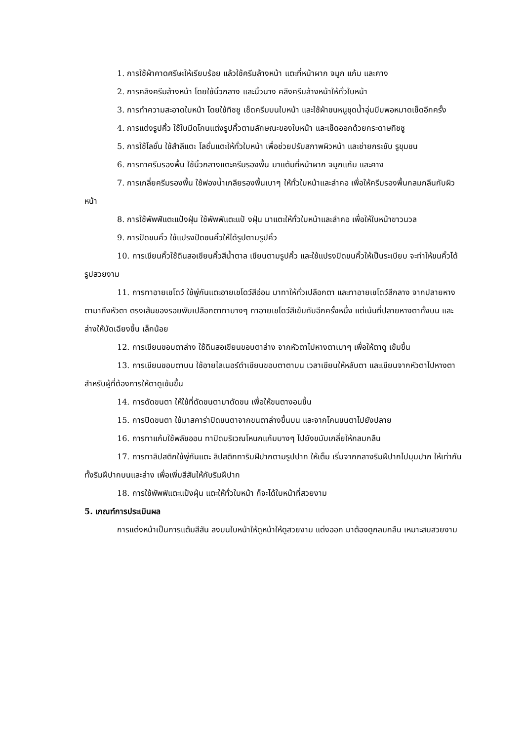1. การใช้ผ้าคาดศรีษะให้เรียบร้อย แล้วใช้ครีมล้างหน้า แตะที่หน้าผาก จมูก แก้ม และคาง
2. การคลึงครีมล้างหน้า โดยใช้นิ้วกลาง และนิ้วนาง คลึงครีมล้างหน้าให้ทั่วใบหน้า
3. การทำความสะอาดใบหน้า โดยใช้ทิชชู เช็ดครีมบนใบหน้า และใช้ผ้าขนหนูชุดน้ำอุ่นบีบพอหมาดเช็ดอีกครั้ง
4. การแต่งรูปคิ้ว ใช้ใบมีดโกนแต่งรูปคิ้วตามลักษณะของใบหน้า และเช็ดออกด้วยกระดาษทิชชู
5. การใช้โลชั่น ใช้สำลีแตะ โลชั่นแตะให้ทั่วใบหน้า เพื่อช่วยปรับสภาพผิวหน้า และช่ายกระชับ รูขุมขน
6. การทาครีมรองพื้น ใช้นิ้วกลางแตะครีมรองพื้น มาแต้มที่หน้าผาก จมูกแก้ม และคาง
7. การเกลี่ยครีมรองพื้น ใช้ฟองน้ำเกลียรองพื้นเบาๆ ให้ทั่วใบหน้าและลำคอ เพื่อให้ครีมรองพื้นกลมกลืนกับผิวหน้า
8. การใช้พัพฟ์แตะแป้งฝุ่น ใช้พัพฟ์แตะแป้ งฝุ่น มาแตะให้ทั่วใบหน้าและลำคอ เพื่อให้ใบหน้าขาวนวล
9. การปัดขนคิ้ว ใช้แปรงปัดขนคิ้วให้ได้รูปตามรูปคิ้ว
10. การเขียนคิ้วใช้ดินสอเขียนคิ้วสีน้ำตาล เขียนตามรูปคิ้ว และใช้แปรงปิดขนคิ้วให้เป็นระเบียบ จะทำให้ขนคิ้วได้รูปสวยงาม
11. การทาอายเชโดว์ ใช้พู่กันแตะอายเชโดว์สีอ่อน มาทาให้ทั่วเปลือกตา และทาอายเชโดว์สีกลาง จากปลายหางตามาถึงหัวตา ตรงเส้นของรอยพับเปลือกตาทาบางๆ ทาอายเชโดว์สีเข้มทับอีกครั้งหนึ่ง แต่เน้นที่ปลายหางตาทั้งบน และล่างให้บัดเฉียงขึ้น เล็กน้อย
12. การเขียนขอบตาล่าง ใช้ดินสอเขียนขอบตาล่าง จากหัวตาไปหางตาเบาๆ เพื่อให้ตาดู เข้มขึ้น
13. การเขียนขอบตาบน ใช้อายไลเนอร์ดำเขียนขอบตาตาบน เวลาเขียนให้หลับตา และเขียนจากหัวตาไปหางตา สำหรับผู้ที่ต้องการให้ตาดูเข้มขึ้น
14. การดัดขนตา ให้ใช้ที่ดัดขนตามาดัดขน เพื่อให้ขนตางอนขึ้น
15. การปิดขนตา ใช้มาสคาร่าปิดขนตาจากขนตาล่างขึ้นบน และจากโคนขนตาไปยังปลาย
16. การทาแก้มใช้พลัชออน ทาปิดบริเวณโหนกแก้มบางๆ ไปยังขมับเกลี่ยให้กลมกลืน
17. การทาลิปสติกใช้พู่กันแตะ ลิปสติกทาริมฝีปากตามรูปปาก ให้เต็ม เริ่มจากกลางริมฝีปากไปมุมปาก ให้เท่ากันทั้งริมฝีปากบนและล่าง เพื่อเพิ่มสีสันให้กับริมฝีปาก
18. การใช้พัพฟ์แตะแป้งฝุ่น แตะให้ทั่วใบหน้า ก็จะได้ใบหน้าที่สวยงาม
5. เกณฑ์การประเมินผล
การแต่งหน้าเป็นการแต้มสีสัน ลงบนใบหน้าให้ดูหน้าให้ดูสวยงาม แต่งออก มาต้องดูกลมกลืน เหมาะสมสวยงาม